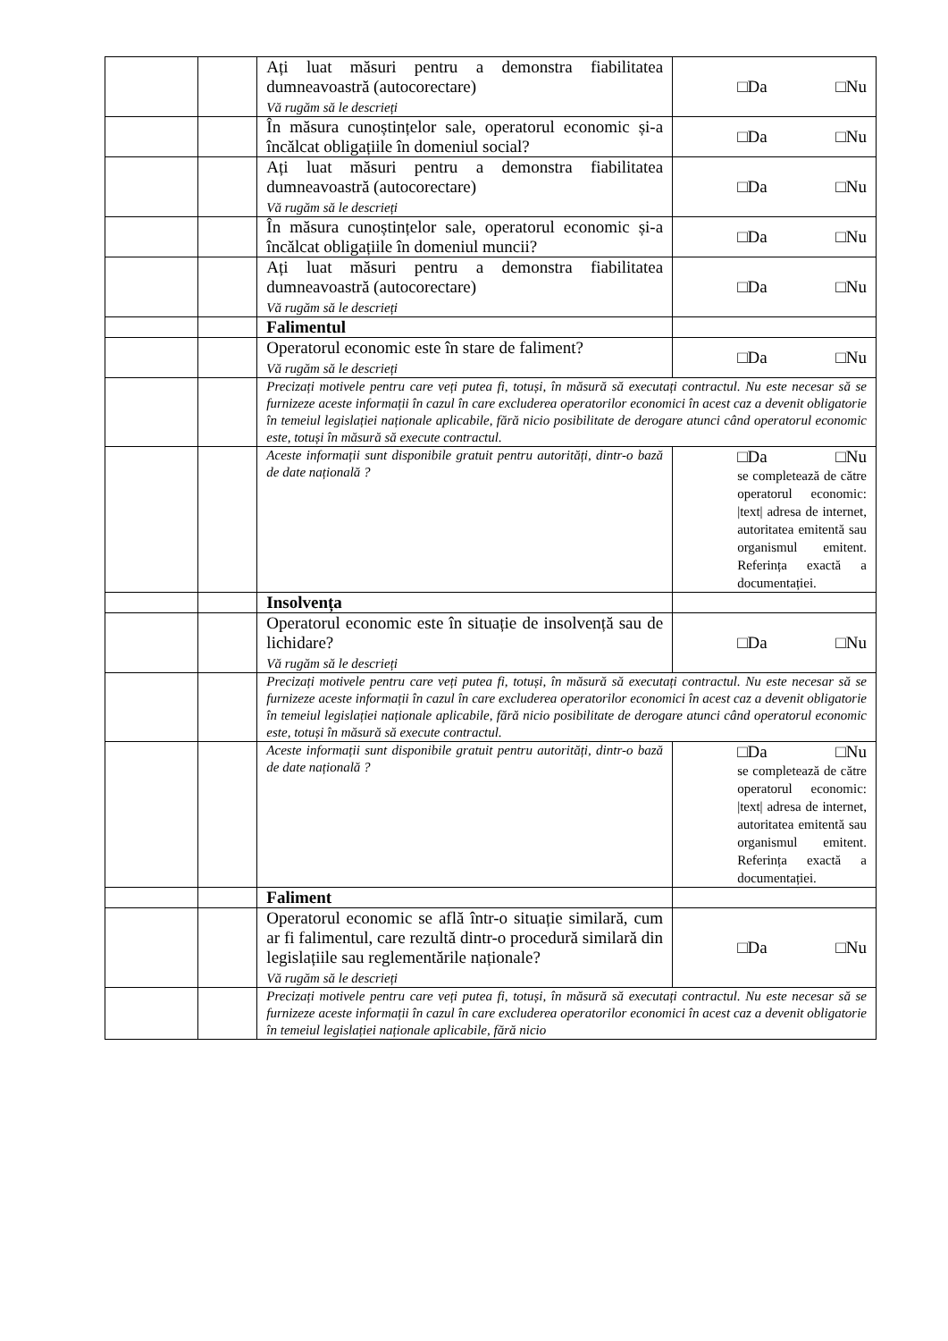| | | Ați luat măsuri pentru a demonstra fiabilitatea dumneavoastră (autocorectare) Vă rugăm să le descrieți | □Da □Nu |
| | | În măsura cunoștințelor sale, operatorul economic și-a încălcat obligațiile în domeniul social? | □Da □Nu |
| | | Ați luat măsuri pentru a demonstra fiabilitatea dumneavoastră (autocorectare) Vă rugăm să le descrieți | □Da □Nu |
| | | În măsura cunoștințelor sale, operatorul economic și-a încălcat obligațiile în domeniul muncii? | □Da □Nu |
| | | Ați luat măsuri pentru a demonstra fiabilitatea dumneavoastră (autocorectare) Vă rugăm să le descrieți | □Da □Nu |
| | | Falimentul | |
| | | Operatorul economic este în stare de faliment? Vă rugăm să le descrieți | □Da □Nu |
| | | Precizați motivele pentru care veți putea fi, totuși, în măsură să executați contractul. Nu este necesar să se furnizeze aceste informații în cazul în care excluderea operatorilor economici în acest caz a devenit obligatorie în temeiul legislației naționale aplicabile, fără nicio posibilitate de derogare atunci când operatorul economic este, totuși în măsură să execute contractul. | |
| | | Aceste informații sunt disponibile gratuit pentru autorități, dintr-o bază de date națională ? | □Da □Nu se completează de către operatorul economic: /text/ adresa de internet, autoritatea emitentă sau organismul emitent. Referința exactă a documentației. |
| | | Insolvența | |
| | | Operatorul economic este în situație de insolvență sau de lichidare? Vă rugăm să le descrieți | □Da □Nu |
| | | Precizați motivele pentru care veți putea fi, totuși, în măsură să executați contractul. Nu este necesar să se furnizeze aceste informații în cazul în care excluderea operatorilor economici în acest caz a devenit obligatorie în temeiul legislației naționale aplicabile, fără nicio posibilitate de derogare atunci când operatorul economic este, totuși în măsură să execute contractul. | |
| | | Aceste informații sunt disponibile gratuit pentru autorități, dintr-o bază de date națională ? | □Da □Nu se completează de către operatorul economic: /text/ adresa de internet, autoritatea emitentă sau organismul emitent. Referința exactă a documentației. |
| | | Faliment | |
| | | Operatorul economic se află într-o situație similară, cum ar fi falimentul, care rezultă dintr-o procedură similară din legislațiile sau reglementările naționale? Vă rugăm să le descrieți | □Da □Nu |
| | | Precizați motivele pentru care veți putea fi, totuși, în măsură să executați contractul. Nu este necesar să se furnizeze aceste informații în cazul în care excluderea operatorilor economici în acest caz a devenit obligatorie în temeiul legislației naționale aplicabile, fără nicio | |